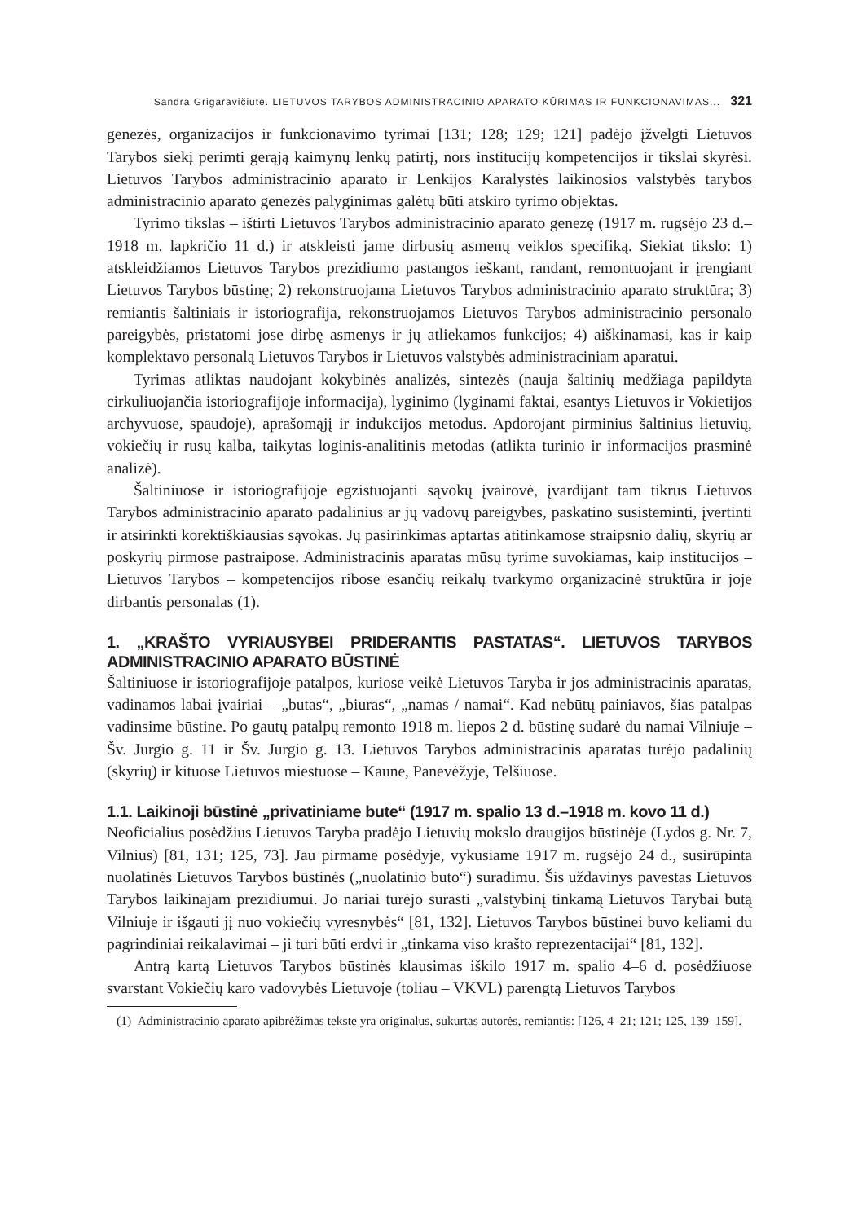Sandra Grigaravičiūtė. LIETUVOS TARYBOS ADMINISTRACINIO APARATO KŪRIMAS IR FUNKCIONAVIMAS... 321
genezės, organizacijos ir funkcionavimo tyrimai [131; 128; 129; 121] padėjo įžvelgti Lietuvos Tarybos siekį perimti gerąją kaimynų lenkų patirtį, nors institucijų kompetencijos ir tikslai skyrėsi. Lietuvos Tarybos administracinio aparato ir Lenkijos Karalystės laikinosios valstybės tarybos administracinio aparato genezės palyginimas galėtų būti atskiro tyrimo objektas.
Tyrimo tikslas – ištirti Lietuvos Tarybos administracinio aparato genezę (1917 m. rugsėjo 23 d.–1918 m. lapkričio 11 d.) ir atskleisti jame dirbusių asmenų veiklos specifiką. Siekiat tikslo: 1) atskleidžiamos Lietuvos Tarybos prezidiumo pastangos ieškant, randant, remontuojant ir įrengiant Lietuvos Tarybos būstinę; 2) rekonstruojama Lietuvos Tarybos administracinio aparato struktūra; 3) remiantis šaltiniais ir istoriografija, rekonstruojamos Lietuvos Tarybos administracinio personalo pareigybės, pristatomi jose dirbę asmenys ir jų atliekamos funkcijos; 4) aiškinamasi, kas ir kaip komplektavo personalą Lietuvos Tarybos ir Lietuvos valstybės administraciniam aparatui.
Tyrimas atliktas naudojant kokybinės analizės, sintezės (nauja šaltinių medžiaga papildyta cirkuliuojančia istoriografijoje informacija), lyginimo (lyginami faktai, esantys Lietuvos ir Vokietijos archyvuose, spaudoje), aprašomąjį ir indukcijos metodus. Apdorojant pirminius šaltinius lietuvių, vokiečių ir rusų kalba, taikytas loginis-analitinis metodas (atlikta turinio ir informacijos prasminė analizė).
Šaltiniuose ir istoriografijoje egzistuojanti sąvokų įvairovė, įvardijant tam tikrus Lietuvos Tarybos administracinio aparato padalinius ar jų vadovų pareigybes, paskatino susisteminti, įvertinti ir atsirinkti korektiškiausias sąvokas. Jų pasirinkimas aptartas atitinkamose straipsnio dalių, skyrių ar poskyrių pirmose pastraipose. Administracinis aparatas mūsų tyrime suvokiamas, kaip institucijos – Lietuvos Tarybos – kompetencijos ribose esančių reikalų tvarkymo organizacinė struktūra ir joje dirbantis personalas (1).
1. „KRAŠTO VYRIAUSYBEI PRIDERANTIS PASTATAS“. LIETUVOS TARYBOS ADMINISTRACINIO APARATO BŪSTINĖ
Šaltiniuose ir istoriografijoje patalpos, kuriose veikė Lietuvos Taryba ir jos administracinis aparatas, vadinamos labai įvairiai – „butas“, „biuras“, „namas / namai“. Kad nebūtų painiavos, šias patalpas vadinsime būstine. Po gautų patalpų remonto 1918 m. liepos 2 d. būstinę sudarė du namai Vilniuje – Šv. Jurgio g. 11 ir Šv. Jurgio g. 13. Lietuvos Tarybos administracinis aparatas turėjo padalinių (skyrių) ir kituose Lietuvos miestuose – Kaune, Panevėžyje, Telšiuose.
1.1. Laikinoji būstinė „privatiniame bute“ (1917 m. spalio 13 d.–1918 m. kovo 11 d.)
Neoficialius posėdžius Lietuvos Taryba pradėjo Lietuvių mokslo draugijos būstinėje (Lydos g. Nr. 7, Vilnius) [81, 131; 125, 73]. Jau pirmame posėdyje, vykusiame 1917 m. rugsėjo 24 d., susirūpinta nuolatinės Lietuvos Tarybos būstinės („nuolatinio buto“) suradimu. Šis uždavinys pavestas Lietuvos Tarybos laikinajam prezidiumui. Jo nariai turėjo surasti „valstybinį tinkamą Lietuvos Tarybai butą Vilniuje ir išgauti jį nuo vokiečių vyresnybės“ [81, 132]. Lietuvos Tarybos būstinei buvo keliami du pagrindiniai reikalavimai – ji turi būti erdvi ir „tinkama viso krašto reprezentacijai“ [81, 132].
Antrą kartą Lietuvos Tarybos būstinės klausimas iškilo 1917 m. spalio 4–6 d. posėdžiuose svarstant Vokiečių karo vadovybės Lietuvoje (toliau – VKVL) parengtą Lietuvos Tarybos
(1) Administracinio aparato apibrėžimas tekste yra originalus, sukurtas autorės, remiantis: [126, 4–21; 121; 125, 139–159].